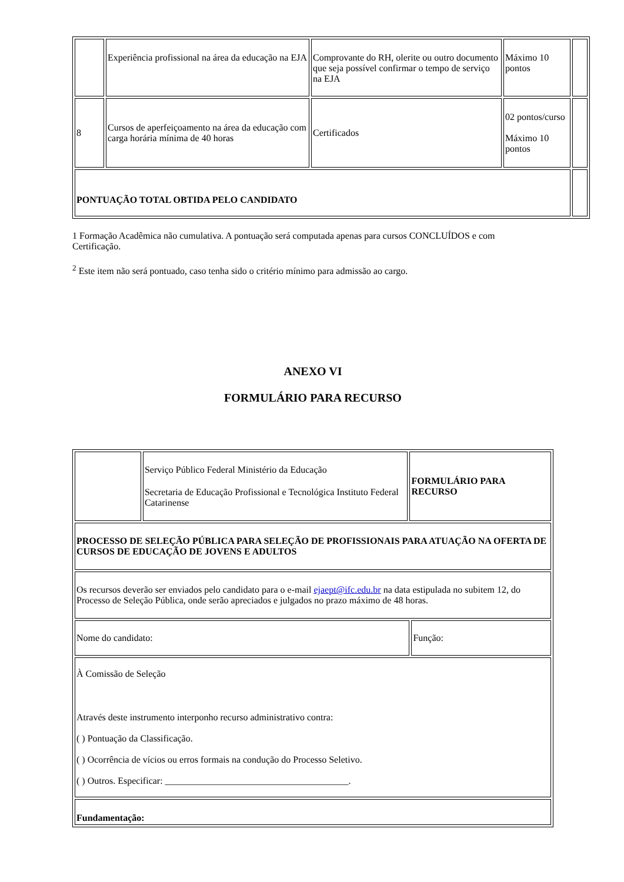| | Experiência profissional na área da educação na EJA | Comprovante do RH, olerite ou outro documento que seja possível confirmar o tempo de serviço na EJA | Máximo 10 pontos | |
| 8 | Cursos de aperfeiçoamento na área da educação com carga horária mínima de 40 horas | Certificados | 02 pontos/curso Máximo 10 pontos | |
| PONTUAÇÃO TOTAL OBTIDA PELO CANDIDATO | | | | |
1 Formação Acadêmica não cumulativa. A pontuação será computada apenas para cursos CONCLUÍDOS e com Certificação.
<sup>2</sup> Este item não será pontuado, caso tenha sido o critério mínimo para admissão ao cargo.
ANEXO VI
FORMULÁRIO PARA RECURSO
| | Serviço Público Federal Ministério da Educação Secretaria de Educação Profissional e Tecnológica Instituto Federal Catarinense | FORMULÁRIO PARA RECURSO | |
| PROCESSO DE SELEÇÃO PÚBLICA PARA SELEÇÃO DE PROFISSIONAIS PARA ATUAÇÃO NA OFERTA DE CURSOS DE EDUCAÇÃO DE JOVENS E ADULTOS | | | |
| Os recursos deverão ser enviados pelo candidato para o e-mail ejaept@ifc.edu.br na data estipulada no subitem 12, do Processo de Seleção Pública, onde serão apreciados e julgados no prazo máximo de 48 horas. | | | |
| Nome do candidato: | | | Função: |
| À Comissão de Seleção Através deste instrumento interponho recurso administrativo contra: ( ) Pontuação da Classificação. ( ) Ocorrência de vícios ou erros formais na condução do Processo Seletivo. ( ) Outros. Especificar: _______________________________________. | | | |
| Fundamentação: | | | |